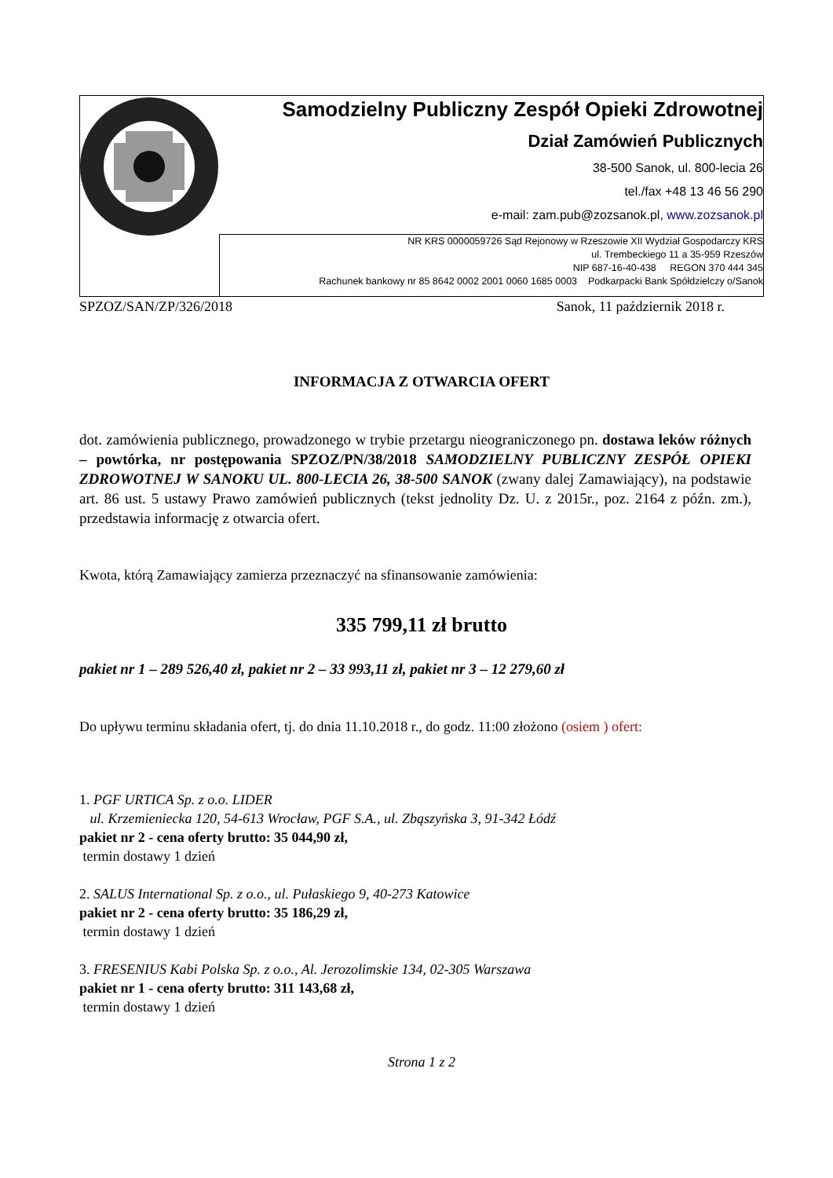| | Samodzielny Publiczny Zespół Opieki Zdrowotnej Dział Zamówień Publicznych 38-500 Sanok, ul. 800-lecia 26 tel./fax +48 13 46 56 290 e-mail: zam.pub@zozsanok.pl, www.zozsanok.pl |
| | NR KRS 0000059726 Sąd Rejonowy w Rzeszowie XII Wydział Gospodarczy KRS ul. Trembeckiego 11 a 35-959 Rzeszów NIP 687-16-40-438 REGON 370 444 345 Rachunek bankowy nr 85 8642 0002 2001 0060 1685 0003 Podkarpacki Bank Spółdzielczy o/Sanok |
SPZOZ/SAN/ZP/326/2018 Sanok, 11 październik 2018 r.
INFORMACJA Z OTWARCIA OFERT
dot. zamówienia publicznego, prowadzonego w trybie przetargu nieograniczonego pn. dostawa leków różnych – powtórka, nr postępowania SPZOZ/PN/38/2018 SAMODZIELNY PUBLICZNY ZESPÓŁ OPIEKI ZDROWOTNEJ W SANOKU UL. 800-LECIA 26, 38-500 SANOK (zwany dalej Zamawiający), na podstawie art. 86 ust. 5 ustawy Prawo zamówień publicznych (tekst jednolity Dz. U. z 2015r., poz. 2164 z późn. zm.), przedstawia informację z otwarcia ofert.
Kwota, którą Zamawiający zamierza przeznaczyć na sfinansowanie zamówienia:
335 799,11 zł brutto
pakiet nr 1 – 289 526,40 zł, pakiet nr 2 – 33 993,11 zł, pakiet nr 3 – 12 279,60 zł
Do upływu terminu składania ofert, tj. do dnia 11.10.2018 r., do godz. 11:00 złożono (osiem ) ofert:
1. PGF URTICA Sp. z o.o. LIDER
ul. Krzemieniecka 120, 54-613 Wrocław, PGF S.A., ul. Zbąszyńska 3, 91-342 Łódź
pakiet nr 2 - cena oferty brutto: 35 044,90 zł,
termin dostawy 1 dzień
2. SALUS International Sp. z o.o., ul. Pułaskiego 9, 40-273 Katowice
pakiet nr 2 - cena oferty brutto: 35 186,29 zł,
termin dostawy 1 dzień
3. FRESENIUS Kabi Polska Sp. z o.o., Al. Jerozolimskie 134, 02-305 Warszawa
pakiet nr 1 - cena oferty brutto: 311 143,68 zł,
termin dostawy 1 dzień
Strona 1 z 2